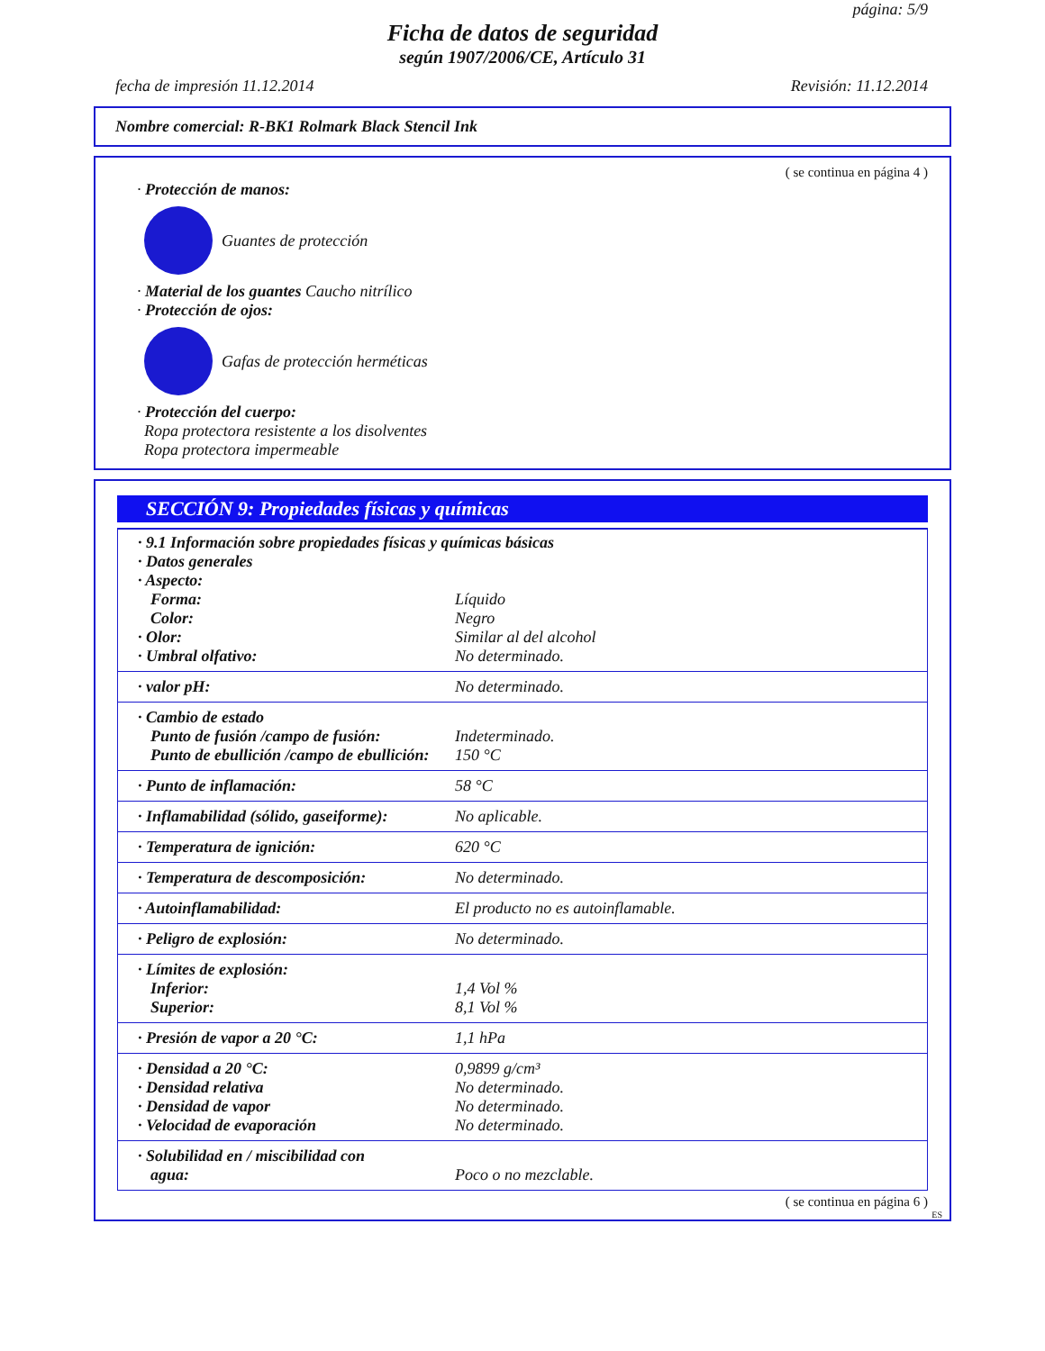página: 5/9
Ficha de datos de seguridad
según 1907/2006/CE, Artículo 31
fecha de impresión 11.12.2014 Revisión: 11.12.2014
Nombre comercial: R-BK1 Rolmark Black Stencil Ink
( se continua en página 4 )
· Protección de manos:
Guantes de protección
· Material de los guantes Caucho nitrílico
· Protección de ojos:
Gafas de protección herméticas
· Protección del cuerpo:
Ropa protectora resistente a los disolventes
Ropa protectora impermeable
SECCIÓN 9: Propiedades físicas y químicas
| · 9.1 Información sobre propiedades físicas y químicas básicas | |
| · Datos generales | |
| · Aspecto: | |
| Forma: | Líquido |
| Color: | Negro |
| · Olor: | Similar al del alcohol |
| · Umbral olfativo: | No determinado. |
| · valor pH: | No determinado. |
| · Cambio de estado | |
| Punto de fusión /campo de fusión: | Indeterminado. |
| Punto de ebullición /campo de ebullición: | 150 °C |
| · Punto de inflamación: | 58 °C |
| · Inflamabilidad (sólido, gaseiforme): | No aplicable. |
| · Temperatura de ignición: | 620 °C |
| · Temperatura de descomposición: | No determinado. |
| · Autoinflamabilidad: | El producto no es autoinflamable. |
| · Peligro de explosión: | No determinado. |
| · Límites de explosión: | |
| Inferior: | 1,4 Vol % |
| Superior: | 8,1 Vol % |
| · Presión de vapor a 20 °C: | 1,1 hPa |
| · Densidad a 20 °C: | 0,9899 g/cm³ |
| · Densidad relativa | No determinado. |
| · Densidad de vapor | No determinado. |
| · Velocidad de evaporación | No determinado. |
| · Solubilidad en / miscibilidad con | |
| agua: | Poco o no mezclable. |
( se continua en página 6 )
ES